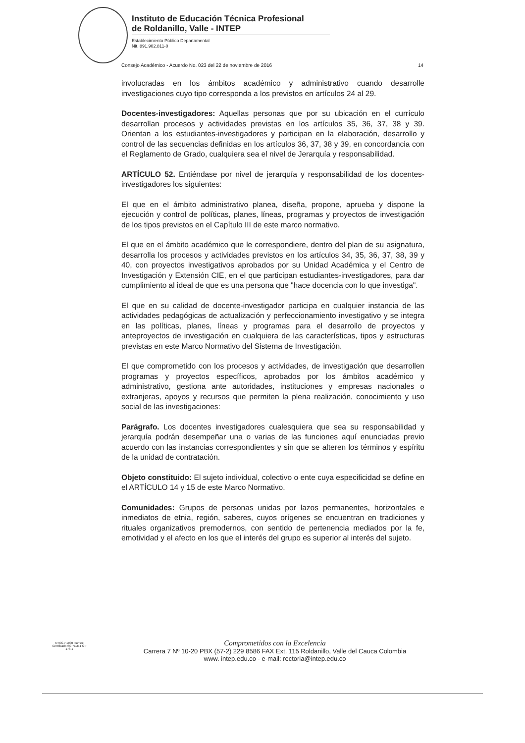Instituto de Educación Técnica Profesional
de Roldanillo, Valle - INTEP
Establecimiento Público Departamental
Nit. 891.902.811-0
Consejo Académico - Acuerdo No. 023 del 22 de noviembre de 2016 14
involucradas en los ámbitos académico y administrativo cuando desarrolle investigaciones cuyo tipo corresponda a los previstos en artículos 24 al 29.
Docentes-investigadores: Aquellas personas que por su ubicación en el currículo desarrollan procesos y actividades previstas en los artículos 35, 36, 37, 38 y 39. Orientan a los estudiantes-investigadores y participan en la elaboración, desarrollo y control de las secuencias definidas en los artículos 36, 37, 38 y 39, en concordancia con el Reglamento de Grado, cualquiera sea el nivel de Jerarquía y responsabilidad.
ARTÍCULO 52. Entiéndase por nivel de jerarquía y responsabilidad de los docentes-investigadores los siguientes:
El que en el ámbito administrativo planea, diseña, propone, aprueba y dispone la ejecución y control de políticas, planes, líneas, programas y proyectos de investigación de los tipos previstos en el Capítulo III de este marco normativo.
El que en el ámbito académico que le correspondiere, dentro del plan de su asignatura, desarrolla los procesos y actividades previstos en los artículos 34, 35, 36, 37, 38, 39 y 40, con proyectos investigativos aprobados por su Unidad Académica y el Centro de Investigación y Extensión CIE, en el que participan estudiantes-investigadores, para dar cumplimiento al ideal de que es una persona que "hace docencia con lo que investiga".
El que en su calidad de docente-investigador participa en cualquier instancia de las actividades pedagógicas de actualización y perfeccionamiento investigativo y se integra en las políticas, planes, líneas y programas para el desarrollo de proyectos y anteproyectos de investigación en cualquiera de las características, tipos y estructuras previstas en este Marco Normativo del Sistema de Investigación.
El que comprometido con los procesos y actividades, de investigación que desarrollen programas y proyectos específicos, aprobados por los ámbitos académico y administrativo, gestiona ante autoridades, instituciones y empresas nacionales o extranjeras, apoyos y recursos que permiten la plena realización, conocimiento y uso social de las investigaciones:
Parágrafo. Los docentes investigadores cualesquiera que sea su responsabilidad y jerarquía podrán desempeñar una o varias de las funciones aquí enunciadas previo acuerdo con las instancias correspondientes y sin que se alteren los términos y espíritu de la unidad de contratación.
Objeto constituido: El sujeto individual, colectivo o ente cuya especificidad se define en el ARTÍCULO 14 y 15 de este Marco Normativo.
Comunidades: Grupos de personas unidas por lazos permanentes, horizontales e inmediatos de etnia, región, saberes, cuyos orígenes se encuentran en tradiciones y rituales organizativos premodernos, con sentido de pertenencia mediados por la fe, emotividad y el afecto en los que el interés del grupo es superior al interés del sujeto.
NTCGP 1000 Icontec
Certificado SC 7118-1 GP 178-1
Comprometidos con la Excelencia
Carrera 7 Nº 10-20 PBX (57-2) 229 8586 FAX Ext. 115 Roldanillo, Valle del Cauca Colombia
www. intep.edu.co - e-mail: rectoria@intep.edu.co